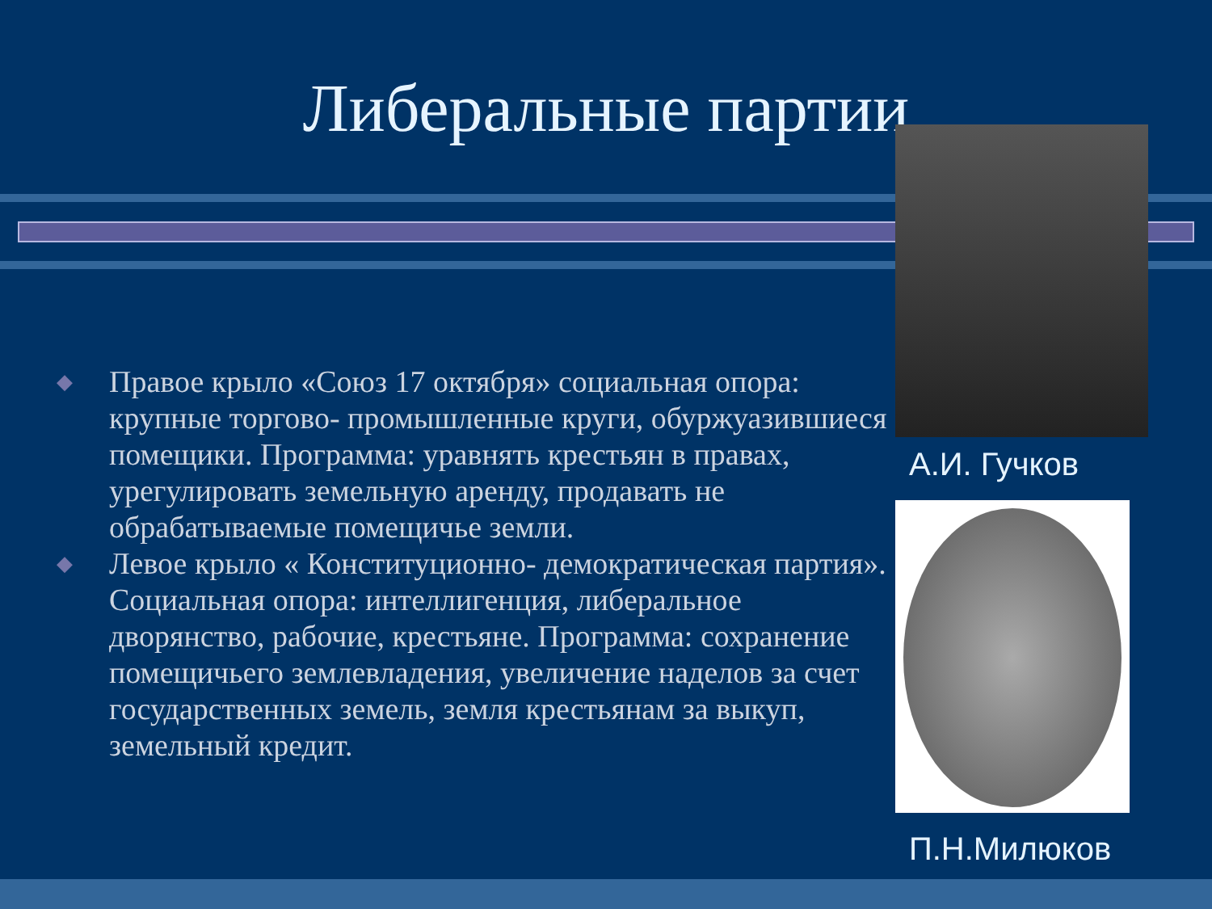Либеральные партии
◆ Правое крыло «Союз 17 октября» социальная опора: крупные торгово- промышленные круги, обуржуазившиеся помещики. Программа: уравнять крестьян в правах, урегулировать земельную аренду, продавать не обрабатываемые помещичье земли.
◆ Левое крыло « Конституционно- демократическая партия». Социальная опора: интеллигенция, либеральное дворянство, рабочие, крестьяне. Программа: сохранение помещичьего землевладения, увеличение наделов за счет государственных земель, земля крестьянам за выкуп, земельный кредит.
А.И. Гучков
П.Н.Милюков